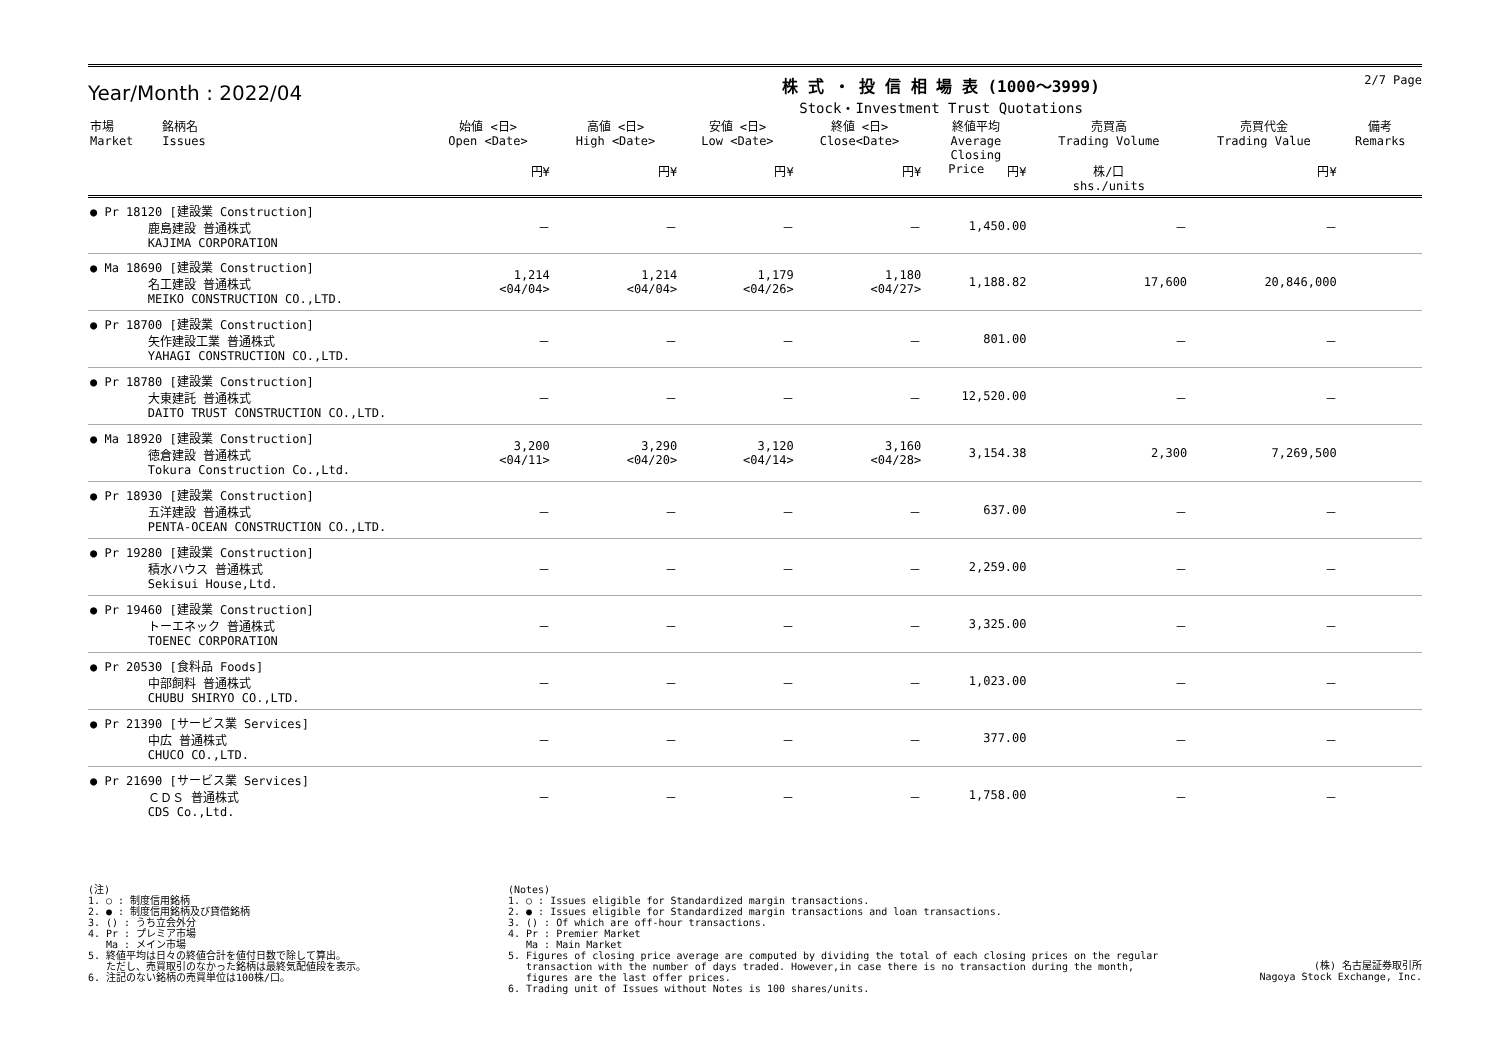Year/Month : 2022/04
株 式 ・ 投 信 相 場 表 (1000～3999)
Stock・Investment Trust Quotations
2/7 Page
| 市場 Market | 銘柄名 Issues | 始値 <日> Open <Date> 円¥ | 高値 <日> High <Date> 円¥ | 安値 <日> Low <Date> 円¥ | 終値 <日> Close<Date> 円¥ | 終値平均 Average Closing Price 円¥ | 売買高 Trading Volume 株/口 shs./units | 売買代金 Trading Value 円¥ | 備考 Remarks |
| --- | --- | --- | --- | --- | --- | --- | --- | --- | --- |
| ● Pr 18120 [建設業 Construction] 鹿島建設 普通株式 KAJIMA CORPORATION | | － | － | － | － | 1,450.00 | － | － | |
| ● Ma 18690 [建設業 Construction] 名工建設 普通株式 MEIKO CONSTRUCTION CO.,LTD. | | 1,214 <04/04> | 1,214 <04/04> | 1,179 <04/26> | 1,180 <04/27> | 1,188.82 | 17,600 | 20,846,000 | |
| ● Pr 18700 [建設業 Construction] 矢作建設工業 普通株式 YAHAGI CONSTRUCTION CO.,LTD. | | － | － | － | － | 801.00 | － | － | |
| ● Pr 18780 [建設業 Construction] 大東建託 普通株式 DAITO TRUST CONSTRUCTION CO.,LTD. | | － | － | － | － | 12,520.00 | － | － | |
| ● Ma 18920 [建設業 Construction] 徳倉建設 普通株式 Tokura Construction Co.,Ltd. | | 3,200 <04/11> | 3,290 <04/20> | 3,120 <04/14> | 3,160 <04/28> | 3,154.38 | 2,300 | 7,269,500 | |
| ● Pr 18930 [建設業 Construction] 五洋建設 普通株式 PENTA-OCEAN CONSTRUCTION CO.,LTD. | | － | － | － | － | 637.00 | － | － | |
| ● Pr 19280 [建設業 Construction] 積水ハウス 普通株式 Sekisui House,Ltd. | | － | － | － | － | 2,259.00 | － | － | |
| ● Pr 19460 [建設業 Construction] トーエネック 普通株式 TOENEC CORPORATION | | － | － | － | － | 3,325.00 | － | － | |
| ● Pr 20530 [食料品 Foods] 中部飼料 普通株式 CHUBU SHIRYO CO.,LTD. | | － | － | － | － | 1,023.00 | － | － | |
| ● Pr 21390 [サービス業 Services] 中広 普通株式 CHUCO CO.,LTD. | | － | － | － | － | 377.00 | － | － | |
| ● Pr 21690 [サービス業 Services] ＣＤＳ 普通株式 CDS Co.,Ltd. | | － | － | － | － | 1,758.00 | － | － | |
(注)
1. ○ : 制度信用銘柄
2. ● : 制度信用銘柄及び貸借銘柄
3. () : うち立会外分
4. Pr : プレミア市場
   Ma : メイン市場
5. 終値平均は日々の終値合計を値付日数で除して算出。
   ただし、売買取引のなかった銘柄は最終気配値段を表示。
6. 注記のない銘柄の売買単位は100株/口。
(Notes)
1. ○ : Issues eligible for Standardized margin transactions.
2. ● : Issues eligible for Standardized margin transactions and loan transactions.
3. () : Of which are off-hour transactions.
4. Pr : Premier Market
   Ma : Main Market
5. Figures of closing price average are computed by dividing the total of each closing prices on the regular
   transaction with the number of days traded. However,in case there is no transaction during the month,
   figures are the last offer prices.
6. Trading unit of Issues without Notes is 100 shares/units.
(株) 名古屋証券取引所
Nagoya Stock Exchange, Inc.